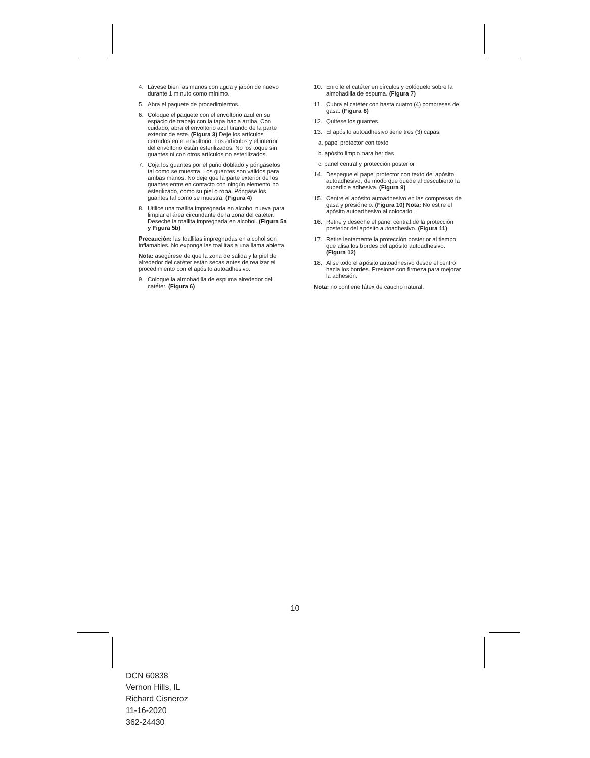4. Lávese bien las manos con agua y jabón de nuevo durante 1 minuto como mínimo.
5. Abra el paquete de procedimientos.
6. Coloque el paquete con el envoltorio azul en su espacio de trabajo con la tapa hacia arriba. Con cuidado, abra el envoltorio azul tirando de la parte exterior de este. (Figura 3) Deje los artículos cerrados en el envoltorio. Los artículos y el interior del envoltorio están esterilizados. No los toque sin guantes ni con otros artículos no esterilizados.
7. Coja los guantes por el puño doblado y póngaselos tal como se muestra. Los guantes son válidos para ambas manos. No deje que la parte exterior de los guantes entre en contacto con ningún elemento no esterilizado, como su piel o ropa. Póngase los guantes tal como se muestra. (Figura 4)
8. Utilice una toallita impregnada en alcohol nueva para limpiar el área circundante de la zona del catéter. Deseche la toallita impregnada en alcohol. (Figura 5a y Figura 5b)
Precaución: las toallitas impregnadas en alcohol son inflamables. No exponga las toallitas a una llama abierta.
Nota: asegúrese de que la zona de salida y la piel de alrededor del catéter están secas antes de realizar el procedimiento con el apósito autoadhesivo.
9. Coloque la almohadilla de espuma alrededor del catéter. (Figura 6)
10. Enrolle el catéter en círculos y colóquelo sobre la almohadilla de espuma. (Figura 7)
11. Cubra el catéter con hasta cuatro (4) compresas de gasa. (Figura 8)
12. Quítese los guantes.
13. El apósito autoadhesivo tiene tres (3) capas:
a. papel protector con texto
b. apósito limpio para heridas
c. panel central y protección posterior
14. Despegue el papel protector con texto del apósito autoadhesivo, de modo que quede al descubierto la superficie adhesiva. (Figura 9)
15. Centre el apósito autoadhesivo en las compresas de gasa y presiónelo. (Figura 10) Nota: No estire el apósito autoadhesivo al colocarlo.
16. Retire y deseche el panel central de la protección posterior del apósito autoadhesivo. (Figura 11)
17. Retire lentamente la protección posterior al tiempo que alisa los bordes del apósito autoadhesivo. (Figura 12)
18. Alise todo el apósito autoadhesivo desde el centro hacia los bordes. Presione con firmeza para mejorar la adhesión.
Nota: no contiene látex de caucho natural.
10
DCN 60838
Vernon Hills, IL
Richard Cisneroz
11-16-2020
362-24430